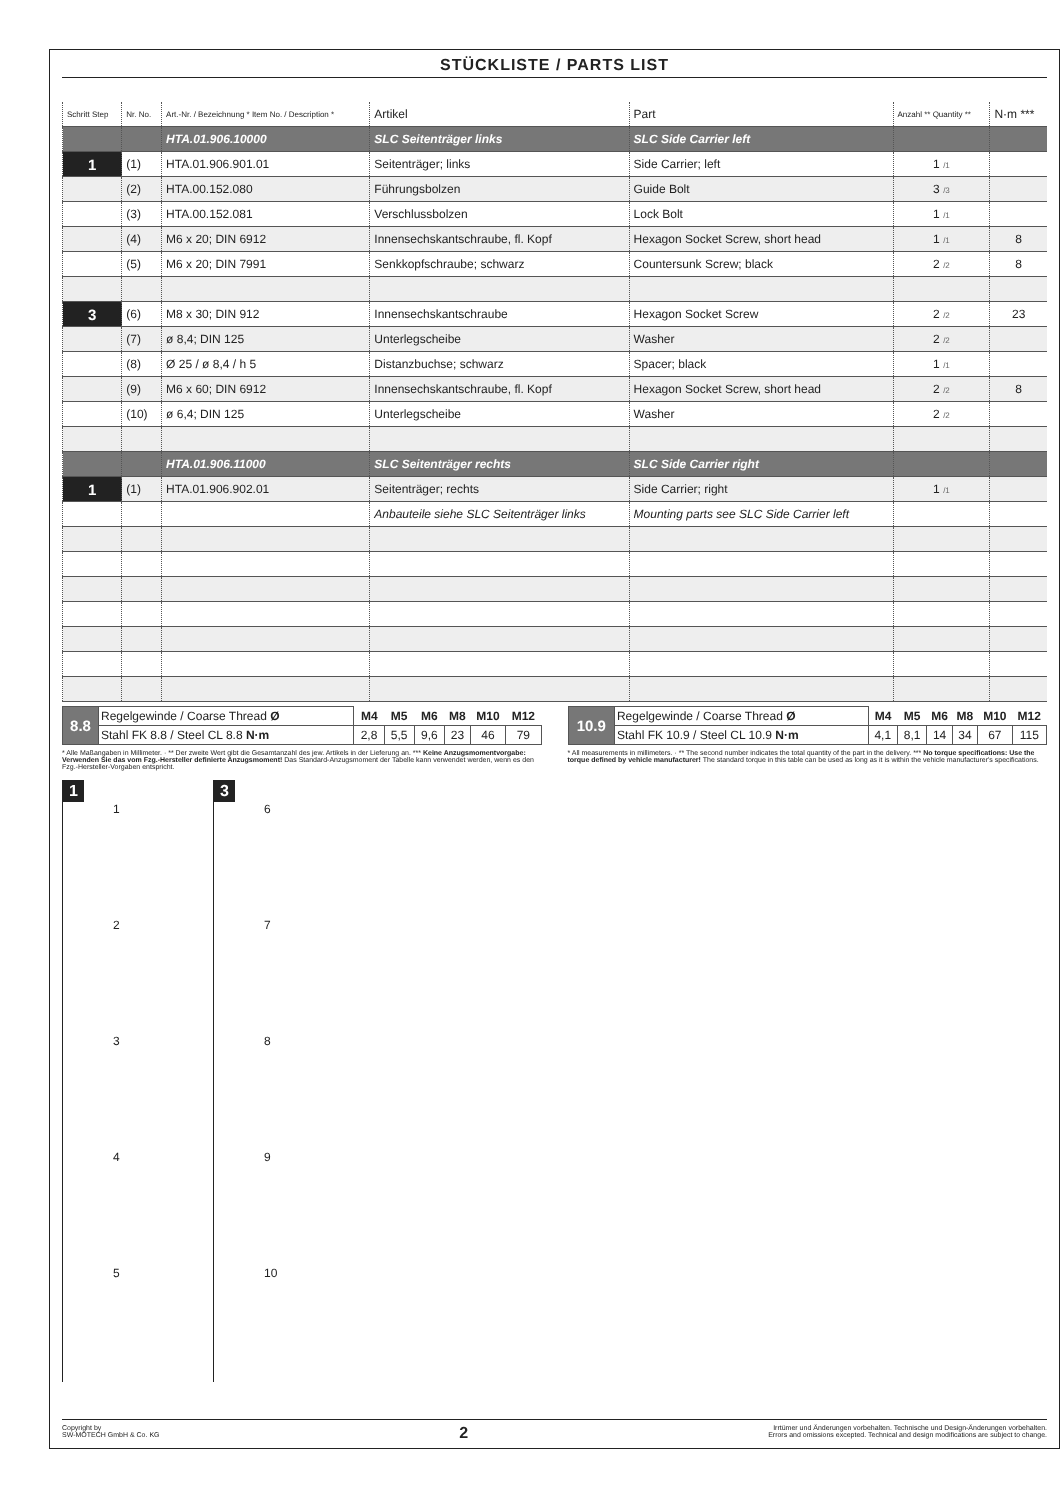STÜCKLISTE / PARTS LIST
| Schritt Step | Nr. No. | Art.-Nr. / Bezeichnung * Item No. / Description * | Artikel | Part | Anzahl ** Quantity ** | N·m *** |
| --- | --- | --- | --- | --- | --- | --- |
| | | HTA.01.906.10000 | SLC Seitenträger links | SLC Side Carrier left | | |
| 1 | (1) | HTA.01.906.901.01 | Seitenträger; links | Side Carrier; left | 1 /1 | |
| | (2) | HTA.00.152.080 | Führungsbolzen | Guide Bolt | 3 /3 | |
| | (3) | HTA.00.152.081 | Verschlussbolzen | Lock Bolt | 1 /1 | |
| | (4) | M6 x 20; DIN 6912 | Innensechskantschraube, fl. Kopf | Hexagon Socket Screw, short head | 1 /1 | 8 |
| | (5) | M6 x 20; DIN 7991 | Senkkopfschraube; schwarz | Countersunk Screw; black | 2 /2 | 8 |
| 3 | (6) | M8 x 30; DIN 912 | Innensechskantschraube | Hexagon Socket Screw | 2 /2 | 23 |
| | (7) | ø 8,4; DIN 125 | Unterlegscheibe | Washer | 2 /2 | |
| | (8) | Ø 25 / ø 8,4 / h 5 | Distanzbuchse; schwarz | Spacer; black | 1 /1 | |
| | (9) | M6 x 60; DIN 6912 | Innensechskantschraube, fl. Kopf | Hexagon Socket Screw, short head | 2 /2 | 8 |
| | (10) | ø 6,4; DIN 125 | Unterlegscheibe | Washer | 2 /2 | |
| | | HTA.01.906.11000 | SLC Seitenträger rechts | SLC Side Carrier right | | |
| 1 | (1) | HTA.01.906.902.01 | Seitenträger; rechts | Side Carrier; right | 1 /1 | |
| | | | Anbauteile siehe SLC Seitenträger links | Mounting parts see SLC Side Carrier left | | |
| 8.8 | Regelgewinde / Coarse Thread Ø | M4 | M5 | M6 | M8 | M10 | M12 |
| | Stahl FK 8.8 / Steel CL 8.8 N·m | 2,8 | 5,5 | 9,6 | 23 | 46 | 79 |
| 10.9 | Regelgewinde / Coarse Thread Ø | M4 | M5 | M6 | M8 | M10 | M12 |
| | Stahl FK 10.9 / Steel CL 10.9 N·m | 4,1 | 8,1 | 14 | 34 | 67 | 115 |
* Alle Maßangaben in Millimeter. · ** Der zweite Wert gibt die Gesamtanzahl des jew. Artikels in der Lieferung an. *** Keine Anzugsmomentvorgabe: Verwenden Sie das vom Fzg.-Hersteller definierte Anzugsmoment! Das Standard-Anzugsmoment der Tabelle kann verwendet werden, wenn es den Fzg.-Hersteller-Vorgaben entspricht.
* All measurements in millimeters. · ** The second number indicates the total quantity of the part in the delivery. *** No torque specifications: Use the torque defined by vehicle manufacturer! The standard torque in this table can be used as long as it is within the vehicle manufacturer's specifications.
1
1
2
3
4
5
3
6
7
8
9
10
Copyright by
SW-MOTECH GmbH & Co. KG
2
Irrtümer und Änderungen vorbehalten. Technische und Design-Änderungen vorbehalten.
Errors and omissions excepted. Technical and design modifications are subject to change.